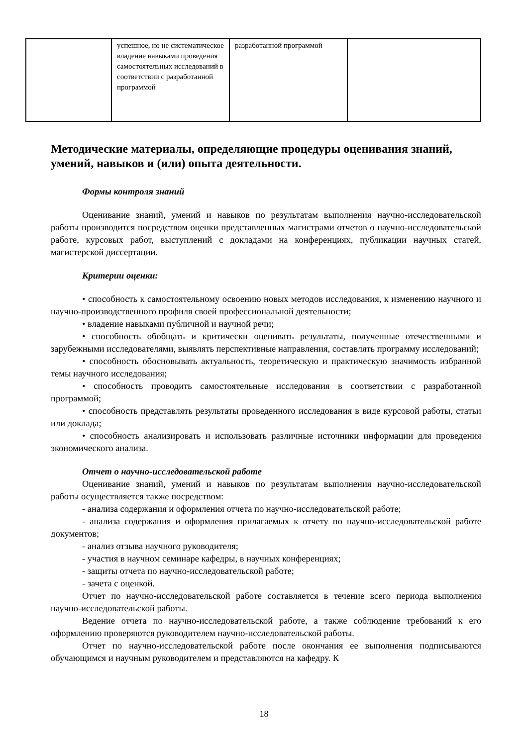| | успешное, но не систематическое владение навыками проведения самостоятельных исследований в соответствии с разработанной программой | разработанной программой | |
Методические материалы, определяющие процедуры оценивания знаний, умений, навыков и (или) опыта деятельности.
Формы контроля знаний
Оценивание знаний, умений и навыков по результатам выполнения научно-исследовательской работы производится посредством оценки представленных магистрами отчетов о научно-исследовательской работе, курсовых работ, выступлений с докладами на конференциях, публикации научных статей, магистерской диссертации.
Критерии оценки:
• способность к самостоятельному освоению новых методов исследования, к изменению научного и научно-производственного профиля своей профессиональной деятельности;
• владение навыками публичной и научной речи;
• способность обобщать и критически оценивать результаты, полученные отечественными и зарубежными исследователями, выявлять перспективные направления, составлять программу исследований;
• способность обосновывать актуальность, теоретическую и практическую значимость избранной темы научного исследования;
• способность проводить самостоятельные исследования в соответствии с разработанной программой;
• способность представлять результаты проведенного исследования в виде курсовой работы, статьи или доклада;
• способность анализировать и использовать различные источники информации для проведения экономического анализа.
Отчет о научно-исследовательской работе
Оценивание знаний, умений и навыков по результатам выполнения научно-исследовательской работы осуществляется также посредством:
- анализа содержания и оформления отчета по научно-исследовательской работе;
- анализа содержания и оформления прилагаемых к отчету по научно-исследовательской работе документов;
- анализ отзыва научного руководителя;
- участия в научном семинаре кафедры, в научных конференциях;
- защиты отчета по научно-исследовательской работе;
- зачета с оценкой.
Отчет по научно-исследовательской работе составляется в течение всего периода выполнения научно-исследовательской работы.
Ведение отчета по научно-исследовательской работе, а также соблюдение требований к его оформлению проверяются руководителем научно-исследовательской работы.
Отчет по научно-исследовательской работе после окончания ее выполнения подписываются обучающимся и научным руководителем и представляются на кафедру. К
18